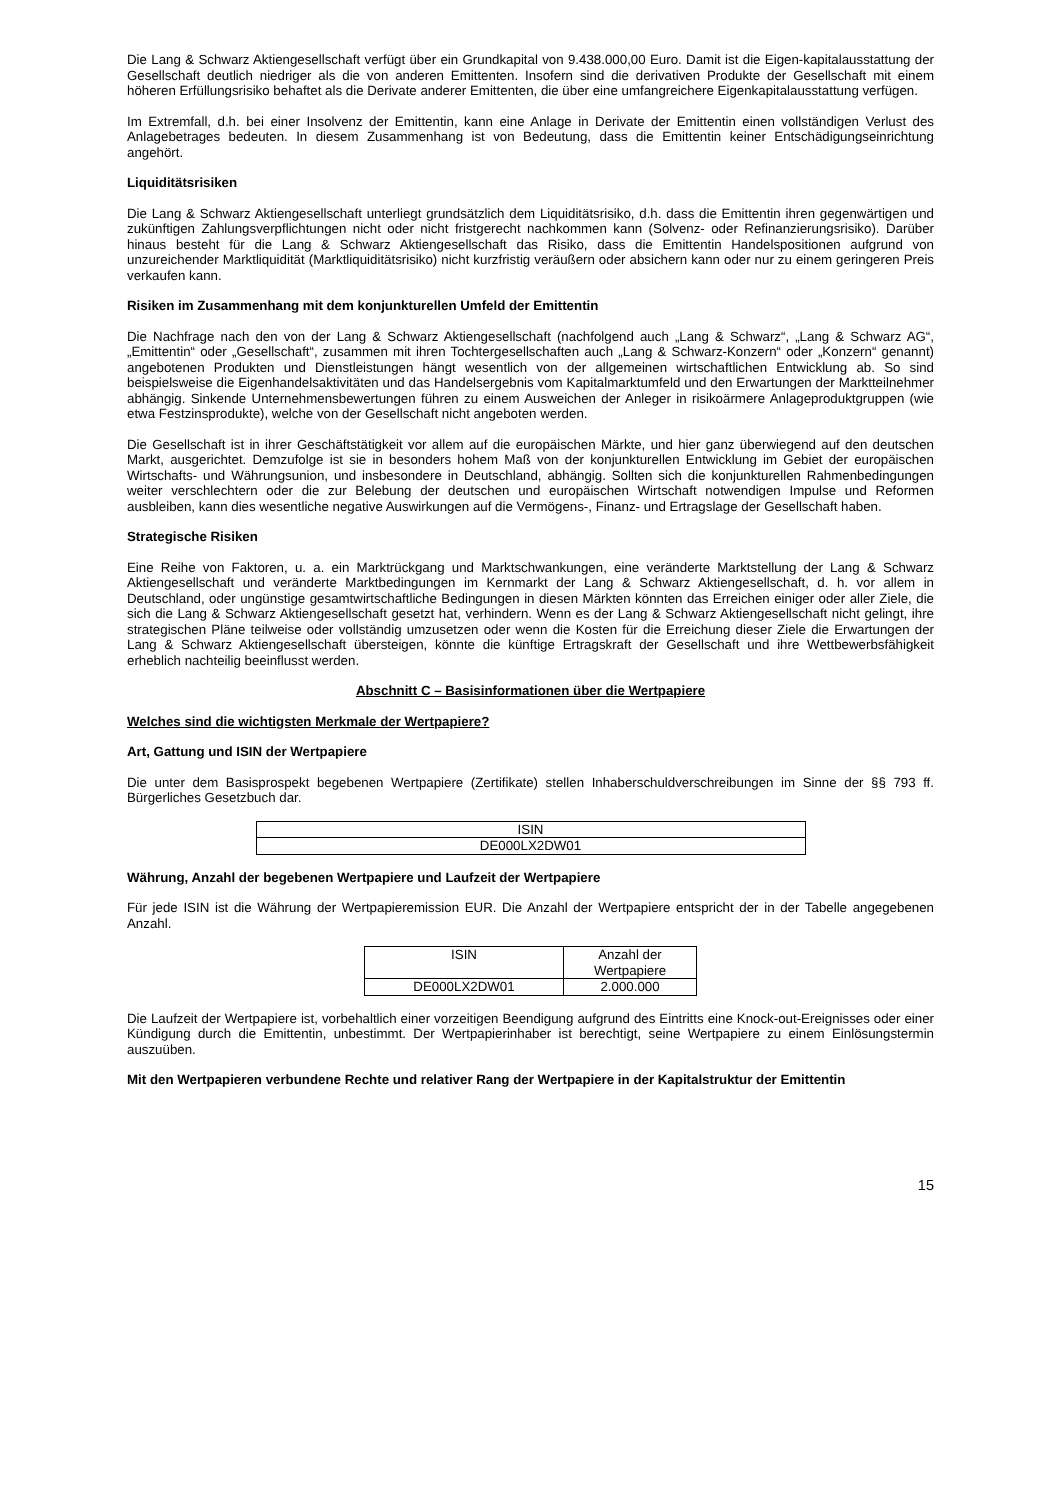Die Lang & Schwarz Aktiengesellschaft verfügt über ein Grundkapital von 9.438.000,00 Euro. Damit ist die Eigen-kapitalausstattung der Gesellschaft deutlich niedriger als die von anderen Emittenten. Insofern sind die derivativen Produkte der Gesellschaft mit einem höheren Erfüllungsrisiko behaftet als die Derivate anderer Emittenten, die über eine umfangreichere Eigenkapitalausstattung verfügen.
Im Extremfall, d.h. bei einer Insolvenz der Emittentin, kann eine Anlage in Derivate der Emittentin einen vollständigen Verlust des Anlagebetrages bedeuten. In diesem Zusammenhang ist von Bedeutung, dass die Emittentin keiner Entschädigungseinrichtung angehört.
Liquiditätsrisiken
Die Lang & Schwarz Aktiengesellschaft unterliegt grundsätzlich dem Liquiditätsrisiko, d.h. dass die Emittentin ihren gegenwärtigen und zukünftigen Zahlungsverpflichtungen nicht oder nicht fristgerecht nachkommen kann (Solvenz- oder Refinanzierungsrisiko). Darüber hinaus besteht für die Lang & Schwarz Aktiengesellschaft das Risiko, dass die Emittentin Handelspositionen aufgrund von unzureichender Marktliquidität (Marktliquiditätsrisiko) nicht kurzfristig veräußern oder absichern kann oder nur zu einem geringeren Preis verkaufen kann.
Risiken im Zusammenhang mit dem konjunkturellen Umfeld der Emittentin
Die Nachfrage nach den von der Lang & Schwarz Aktiengesellschaft (nachfolgend auch „Lang & Schwarz“, „Lang & Schwarz AG“, „Emittentin“ oder „Gesellschaft“, zusammen mit ihren Tochtergesellschaften auch „Lang & Schwarz-Konzern“ oder „Konzern“ genannt) angebotenen Produkten und Dienstleistungen hängt wesentlich von der allgemeinen wirtschaftlichen Entwicklung ab. So sind beispielsweise die Eigenhandelsaktivitäten und das Handelsergebnis vom Kapitalmarktumfeld und den Erwartungen der Marktteilnehmer abhängig. Sinkende Unternehmensbewertungen führen zu einem Ausweichen der Anleger in risikoärmere Anlageproduktgruppen (wie etwa Festzinsprodukte), welche von der Gesellschaft nicht angeboten werden.
Die Gesellschaft ist in ihrer Geschäftstätigkeit vor allem auf die europäischen Märkte, und hier ganz überwiegend auf den deutschen Markt, ausgerichtet. Demzufolge ist sie in besonders hohem Maß von der konjunkturellen Entwicklung im Gebiet der europäischen Wirtschafts- und Währungsunion, und insbesondere in Deutschland, abhängig. Sollten sich die konjunkturellen Rahmenbedingungen weiter verschlechtern oder die zur Belebung der deutschen und europäischen Wirtschaft notwendigen Impulse und Reformen ausbleiben, kann dies wesentliche negative Auswirkungen auf die Vermögens-, Finanz- und Ertragslage der Gesellschaft haben.
Strategische Risiken
Eine Reihe von Faktoren, u. a. ein Marktrückgang und Marktschwankungen, eine veränderte Marktstellung der Lang & Schwarz Aktiengesellschaft und veränderte Marktbedingungen im Kernmarkt der Lang & Schwarz Aktiengesellschaft, d. h. vor allem in Deutschland, oder ungünstige gesamtwirtschaftliche Bedingungen in diesen Märkten könnten das Erreichen einiger oder aller Ziele, die sich die Lang & Schwarz Aktiengesellschaft gesetzt hat, verhindern. Wenn es der Lang & Schwarz Aktiengesellschaft nicht gelingt, ihre strategischen Pläne teilweise oder vollständig umzusetzen oder wenn die Kosten für die Erreichung dieser Ziele die Erwartungen der Lang & Schwarz Aktiengesellschaft übersteigen, könnte die künftige Ertragskraft der Gesellschaft und ihre Wettbewerbsfähigkeit erheblich nachteilig beeinflusst werden.
Abschnitt C – Basisinformationen über die Wertpapiere
Welches sind die wichtigsten Merkmale der Wertpapiere?
Art, Gattung und ISIN der Wertpapiere
Die unter dem Basisprospekt begebenen Wertpapiere (Zertifikate) stellen Inhaberschuldverschreibungen im Sinne der §§ 793 ff. Bürgerliches Gesetzbuch dar.
| ISIN |
| DE000LX2DW01 |
Währung, Anzahl der begebenen Wertpapiere und Laufzeit der Wertpapiere
Für jede ISIN ist die Währung der Wertpapieremission EUR. Die Anzahl der Wertpapiere entspricht der in der Tabelle angegebenen Anzahl.
| ISIN | Anzahl der Wertpapiere |
| DE000LX2DW01 | 2.000.000 |
Die Laufzeit der Wertpapiere ist, vorbehaltlich einer vorzeitigen Beendigung aufgrund des Eintritts eine Knock-out-Ereignisses oder einer Kündigung durch die Emittentin, unbestimmt. Der Wertpapierinhaber ist berechtigt, seine Wertpapiere zu einem Einlösungstermin auszuüben.
Mit den Wertpapieren verbundene Rechte und relativer Rang der Wertpapiere in der Kapitalstruktur der Emittentin
15